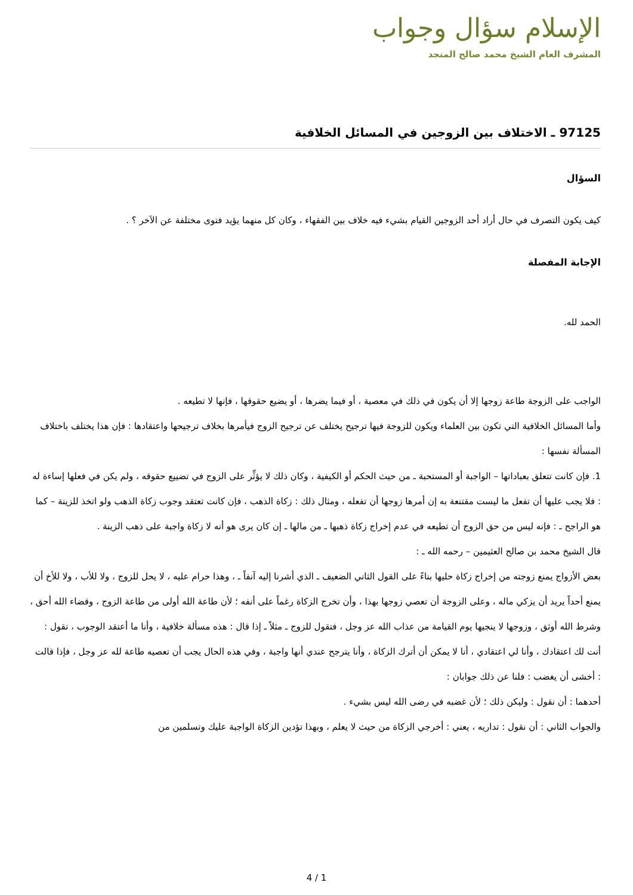الإسلام سؤال وجواب
المشرف العام الشيخ محمد صالح المنجد
97125 ـ الاختلاف بين الزوجين في المسائل الخلافية
السؤال
كيف يكون التصرف في حال أراد أحد الزوجين القيام بشيء فيه خلاف بين الفقهاء ، وكان كل منهما يؤيد فتوى مختلفة عن الآخر ؟ .
الإجابة المفصلة
الحمد لله.
الواجب على الزوجة طاعة زوجها إلا أن يكون في ذلك في معصية ، أو فيما يضرها ، أو يضيع حقوقها ، فإنها لا تطيعه .
وأما المسائل الخلافية التي تكون بين العلماء ويكون للزوجة فيها ترجيح يختلف عن ترجيح الزوج فيأمرها بخلاف ترجيحها واعتقادها : فإن هذا يختلف باختلاف المسألة نفسها :
1. فإن كانت تتعلق بعباداتها – الواجبة أو المستحبة ـ من حيث الحكم أو الكيفية ، وكان ذلك لا يؤثِّر على الزوج في تضييع حقوقه ، ولم يكن في فعلها إساءة له : فلا يجب عليها أن تفعل ما ليست مقتنعة به إن أمرها زوجها أن تفعله ، ومثال ذلك : زكاة الذهب ، فإن كانت تعتقد وجوب زكاة الذهب ولو اتخذ للزينة – كما هو الراجح ـ : فإنه ليس من حق الزوج أن تطيعه في عدم إخراج زكاة ذهبها ـ من مالها ـ إن كان يرى هو أنه لا زكاة واجبة على ذهب الزينة .
قال الشيخ محمد بن صالح العثيمين – رحمه الله ـ :
بعض الأزواج يمنع زوجته من إخراج زكاة حليها بناءً على القول الثاني الضعيف ـ الذي أشرنا إليه آنفاً ـ ، وهذا حرام عليه ، لا يحل للزوج ، ولا للأب ، ولا للأخ أن يمنع أحداً يريد أن يزكي ماله ، وعلى الزوجة أن تعصي زوجها بهذا ، وأن تخرج الزكاة رغماً على أنفه ؛ لأن طاعة الله أولى من طاعة الزوج ، وقضاء الله أحق ، وشرط الله أوثق ، وزوجها لا ينجيها يوم القيامة من عذاب الله عز وجل ، فتقول للزوج ـ مثلاً ـ إذا قال : هذه مسألة خلافية ، وأنا ما أعتقد الوجوب ، تقول : أنت لك اعتقادك ، وأنا لي اعتقادي ، أنا لا يمكن أن أترك الزكاة ، وأنا يترجح عندي أنها واجبة ، وفي هذه الحال يجب أن تعصيه طاعة لله عز وجل ، فإذا قالت : أخشى أن يغضب : فلنا عن ذلك جوابان :
أحدهما : أن نقول : وليكن ذلك ؛ لأن غضبه في رضى الله ليس بشيء .
والجواب الثاني : أن نقول : تداريه ، يعني : أخرجي الزكاة من حيث لا يعلم ، وبهذا تؤدين الزكاة الواجبة عليك وتسلمين من
4 / 1